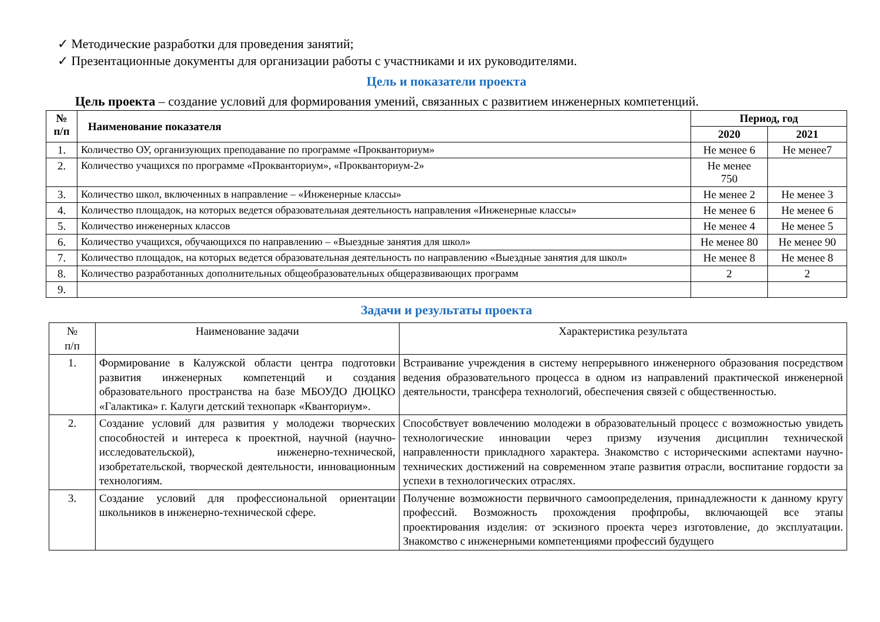✓ Методические разработки для проведения занятий;
✓ Презентационные документы для организации работы с участниками и их руководителями.
Цель и показатели проекта
Цель проекта – создание условий для формирования умений, связанных с развитием инженерных компетенций.
| № п/п | Наименование показателя | Период, год | |
| --- | --- | --- | --- |
| | | 2020 | 2021 |
| 1. | Количество ОУ, организующих преподавание по программе «Прокванториум» | Не менее 6 | Не менее7 |
| 2. | Количество учащихся по программе «Прокванториум», «Прокванториум-2» | Не менее 750 | |
| 3. | Количество школ, включенных в направление – «Инженерные классы» | Не менее 2 | Не менее 3 |
| 4. | Количество площадок, на которых ведется образовательная деятельность направления «Инженерные классы» | Не менее 6 | Не менее 6 |
| 5. | Количество инженерных классов | Не менее 4 | Не менее 5 |
| 6. | Количество учащихся, обучающихся по направлению – «Выездные занятия для школ» | Не менее 80 | Не менее 90 |
| 7. | Количество площадок, на которых ведется образовательная деятельность по направлению «Выездные занятия для школ» | Не менее 8 | Не менее 8 |
| 8. | Количество разработанных дополнительных общеобразовательных общеразвивающих программ | 2 | 2 |
| 9. | | | |
Задачи и результаты проекта
| № п/п | Наименование задачи | Характеристика результата |
| 1. | Формирование в Калужской области центра подготовки развития инженерных компетенций и создания образовательного пространства на базе МБОУДО ДЮЦКО «Галактика» г. Калуги детский технопарк «Кванториум». | Встраивание учреждения в систему непрерывного инженерного образования посредством ведения образовательного процесса в одном из направлений практической инженерной деятельности, трансфера технологий, обеспечения связей с общественностью. |
| 2. | Создание условий для развития у молодежи творческих способностей и интереса к проектной, научной (научно-исследовательской), инженерно-технической, изобретательской, творческой деятельности, инновационным технологиям. | Способствует вовлечению молодежи в образовательный процесс с возможностью увидеть технологические инновации через призму изучения дисциплин технической направленности прикладного характера. Знакомство с историческими аспектами научно-технических достижений на современном этапе развития отрасли, воспитание гордости за успехи в технологических отраслях. |
| 3. | Создание условий для профессиональной ориентации школьников в инженерно-технической сфере. | Получение возможности первичного самоопределения, принадлежности к данному кругу профессий. Возможность прохождения профпробы, включающей все этапы проектирования изделия: от эскизного проекта через изготовление, до эксплуатации. Знакомство с инженерными компетенциями профессий будущего |